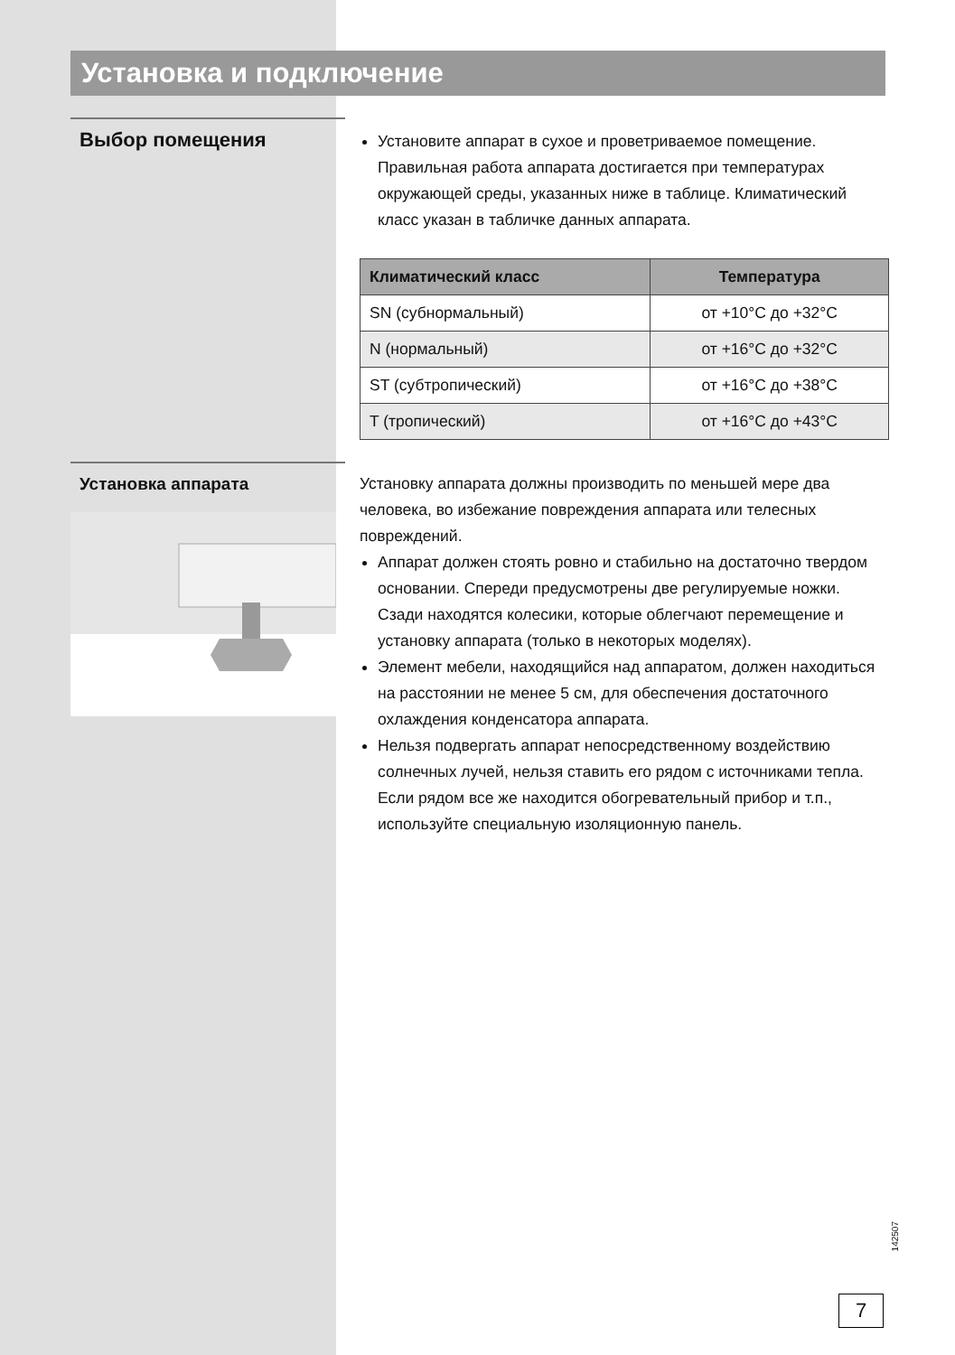Установка и подключение
Выбор помещения
Установите аппарат в сухое и проветриваемое помещение. Правильная работа аппарата достигается при температурах окружающей среды, указанных ниже в таблице. Климатический класс указан в табличке данных аппарата.
| Климатический класс | Температура |
| --- | --- |
| SN (субнормальный) | от +10°C до +32°C |
| N (нормальный) | от +16°C до +32°C |
| ST (субтропический) | от +16°C до +38°C |
| T (тропический) | от +16°C до +43°C |
Установка аппарата
Установку аппарата должны производить по меньшей мере два человека, во избежание повреждения аппарата или телесных повреждений.
Аппарат должен стоять ровно и стабильно на достаточно твердом основании. Спереди предусмотрены две регулируемые ножки. Сзади находятся колесики, которые облегчают перемещение и установку аппарата (только в некоторых моделях).
Элемент мебели, находящийся над аппаратом, должен находиться на расстоянии не менее 5 см, для обеспечения достаточного охлаждения конденсатора аппарата.
Нельзя подвергать аппарат непосредственному воздействию солнечных лучей, нельзя ставить его рядом с источниками тепла. Если рядом все же находится обогревательный прибор и т.п., используйте специальную изоляционную панель.
142507
7